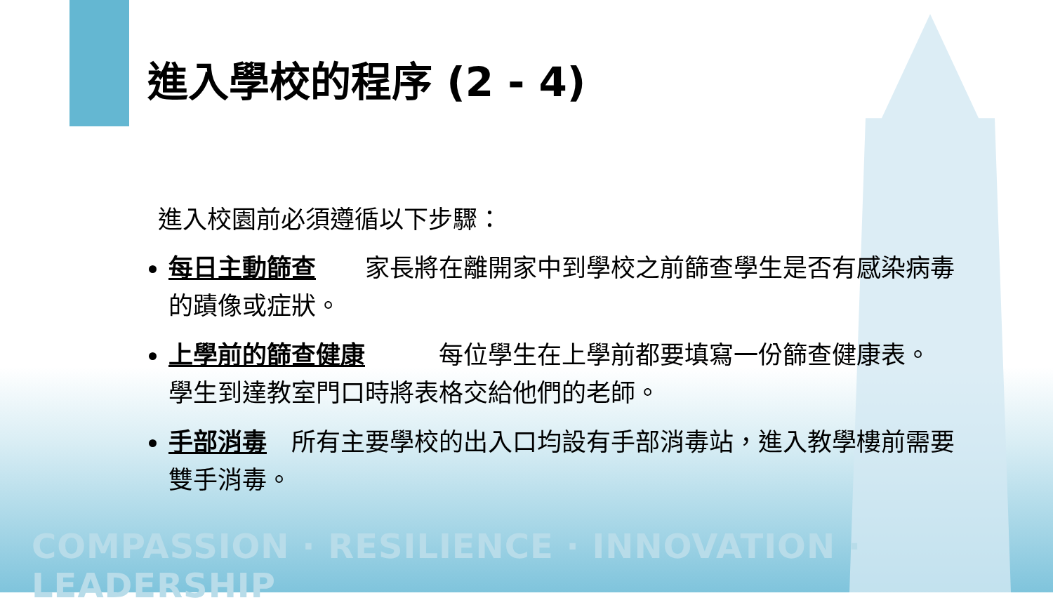進入學校的程序 (2 - 4)
進入校園前必須遵循以下步驟：
每日主動篩查　　家長將在離開家中到學校之前篩查學生是否有感染病毒的蹟像或症狀。
上學前的篩查健康　　　每位學生在上學前都要填寫一份篩查健康表。 學生到達教室門口時將表格交給他們的老師。
手部消毒　所有主要學校的出入口均設有手部消毒站，進入教學樓前需要雙手消毒。
COMPASSION · RESILIENCE · INNOVATION · LEADERSHIP